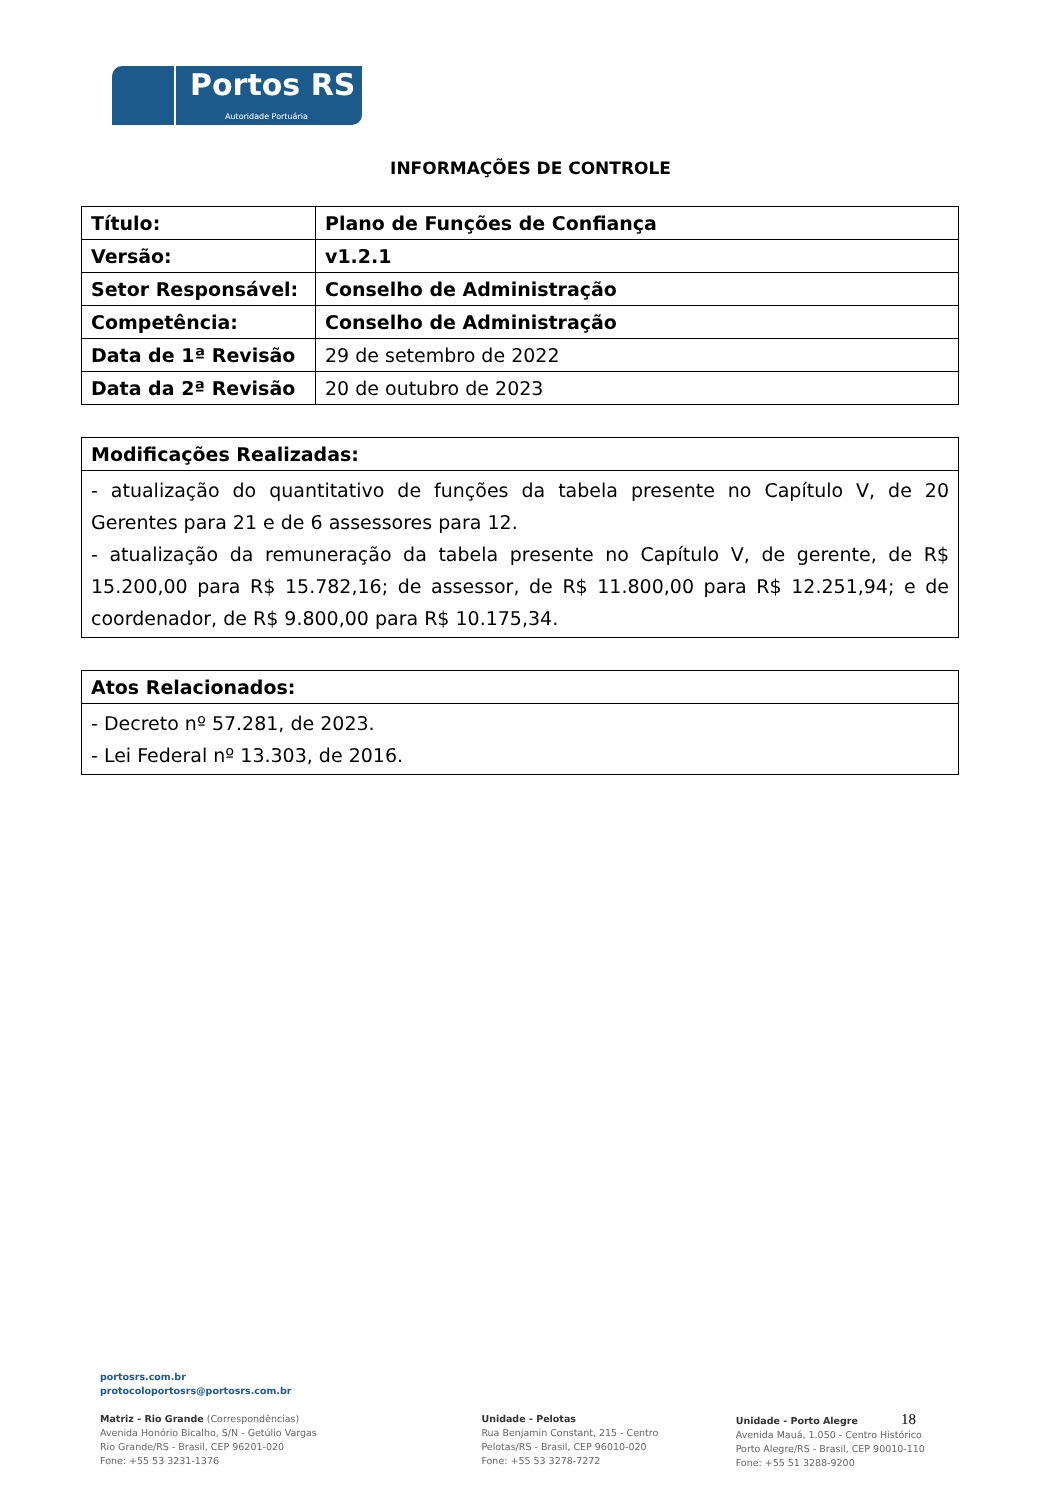Portos RS
Autoridade Portuária
INFORMAÇÕES DE CONTROLE
| Título: | Plano de Funções de Confiança |
| --- | --- |
| Versão: | v1.2.1 |
| Setor Responsável: | Conselho de Administração |
| Competência: | Conselho de Administração |
| Data de 1ª Revisão | 29 de setembro de 2022 |
| Data da 2ª Revisão | 20 de outubro de 2023 |
| Modificações Realizadas: |
| --- |
| - atualização do quantitativo de funções da tabela presente no Capítulo V, de 20 Gerentes para 21 e de 6 assessores para 12. - atualização da remuneração da tabela presente no Capítulo V, de gerente, de R$ 15.200,00 para R$ 15.782,16; de assessor, de R$ 11.800,00 para R$ 12.251,94; e de coordenador, de R$ 9.800,00 para R$ 10.175,34. |
| Atos Relacionados: |
| --- |
| - Decreto nº 57.281, de 2023. - Lei Federal nº 13.303, de 2016. |
portosrs.com.br
protocoloportosrs@portosrs.com.br
Matriz - Rio Grande (Correspondências)
Avenida Honório Bicalho, S/N - Getúlio Vargas
Rio Grande/RS - Brasil, CEP 96201-020
Fone: +55 53 3231-1376
Unidade - Pelotas
Rua Benjamin Constant, 215 - Centro
Pelotas/RS - Brasil, CEP 96010-020
Fone: +55 53 3278-7272
Unidade - Porto Alegre 18
Avenida Mauá, 1.050 - Centro Histórico
Porto Alegre/RS - Brasil, CEP 90010-110
Fone: +55 51 3288-9200